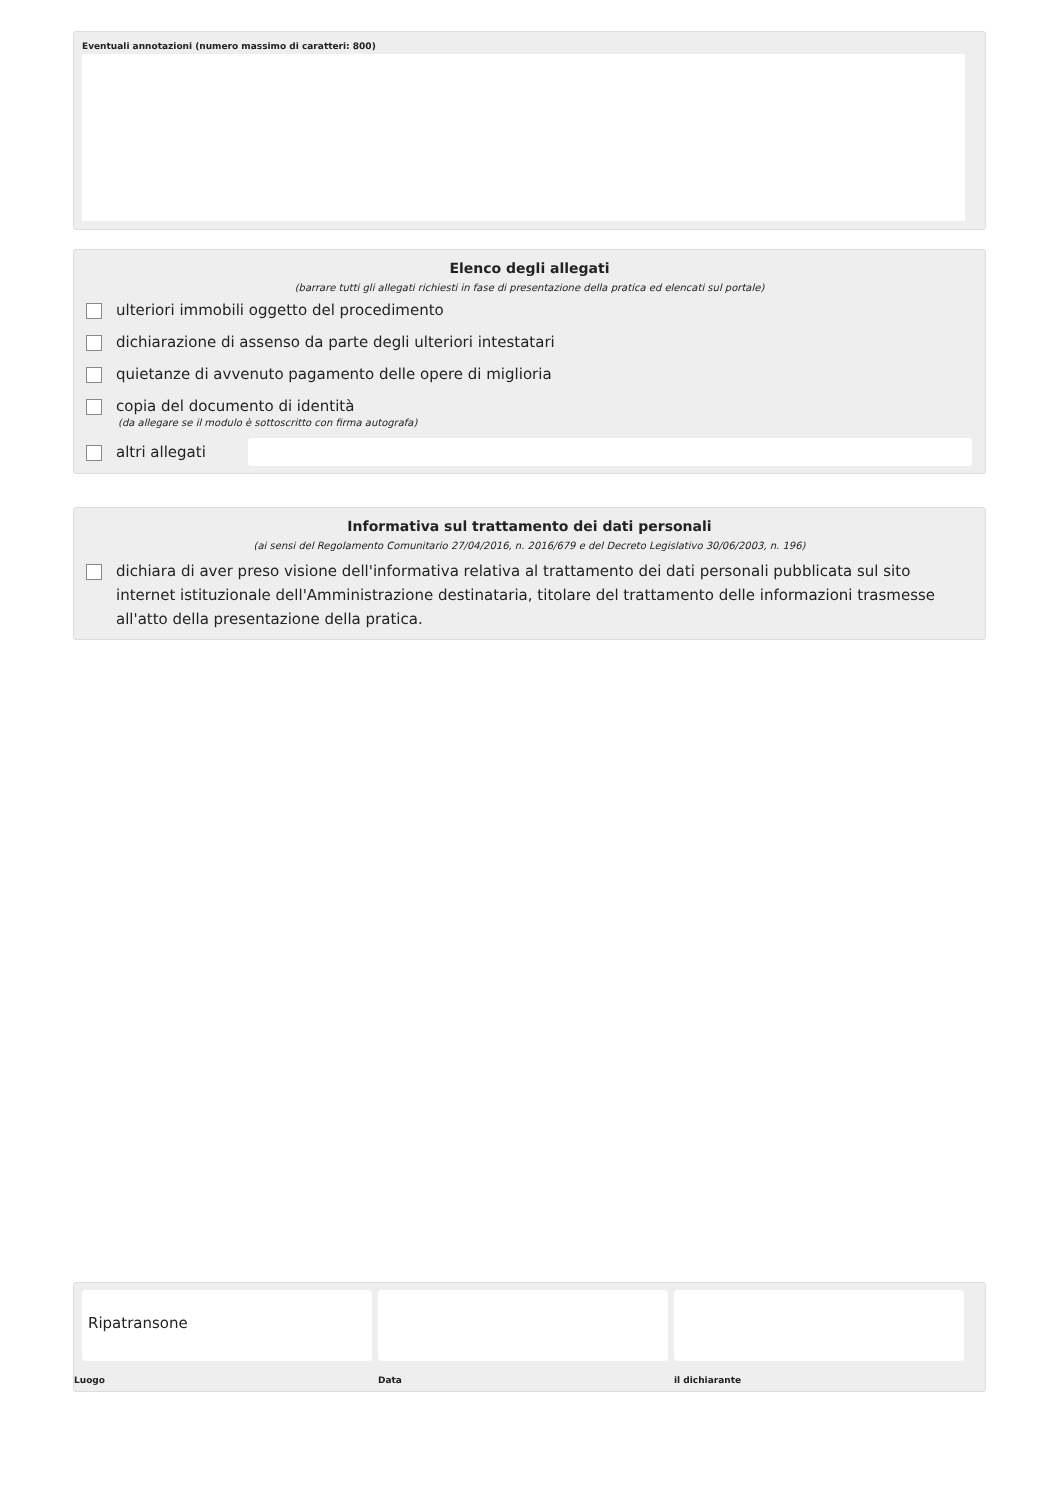Eventuali annotazioni (numero massimo di caratteri: 800)
Elenco degli allegati
(barrare tutti gli allegati richiesti in fase di presentazione della pratica ed elencati sul portale)
ulteriori immobili oggetto del procedimento
dichiarazione di assenso da parte degli ulteriori intestatari
quietanze di avvenuto pagamento delle opere di miglioria
copia del documento di identità
(da allegare se il modulo è sottoscritto con firma autografa)
altri allegati
Informativa sul trattamento dei dati personali
(ai sensi del Regolamento Comunitario 27/04/2016, n. 2016/679 e del Decreto Legislativo 30/06/2003, n. 196)
dichiara di aver preso visione dell'informativa relativa al trattamento dei dati personali pubblicata sul sito internet istituzionale dell'Amministrazione destinataria, titolare del trattamento delle informazioni trasmesse all'atto della presentazione della pratica.
Ripatransone
Luogo
Data il dichiarante